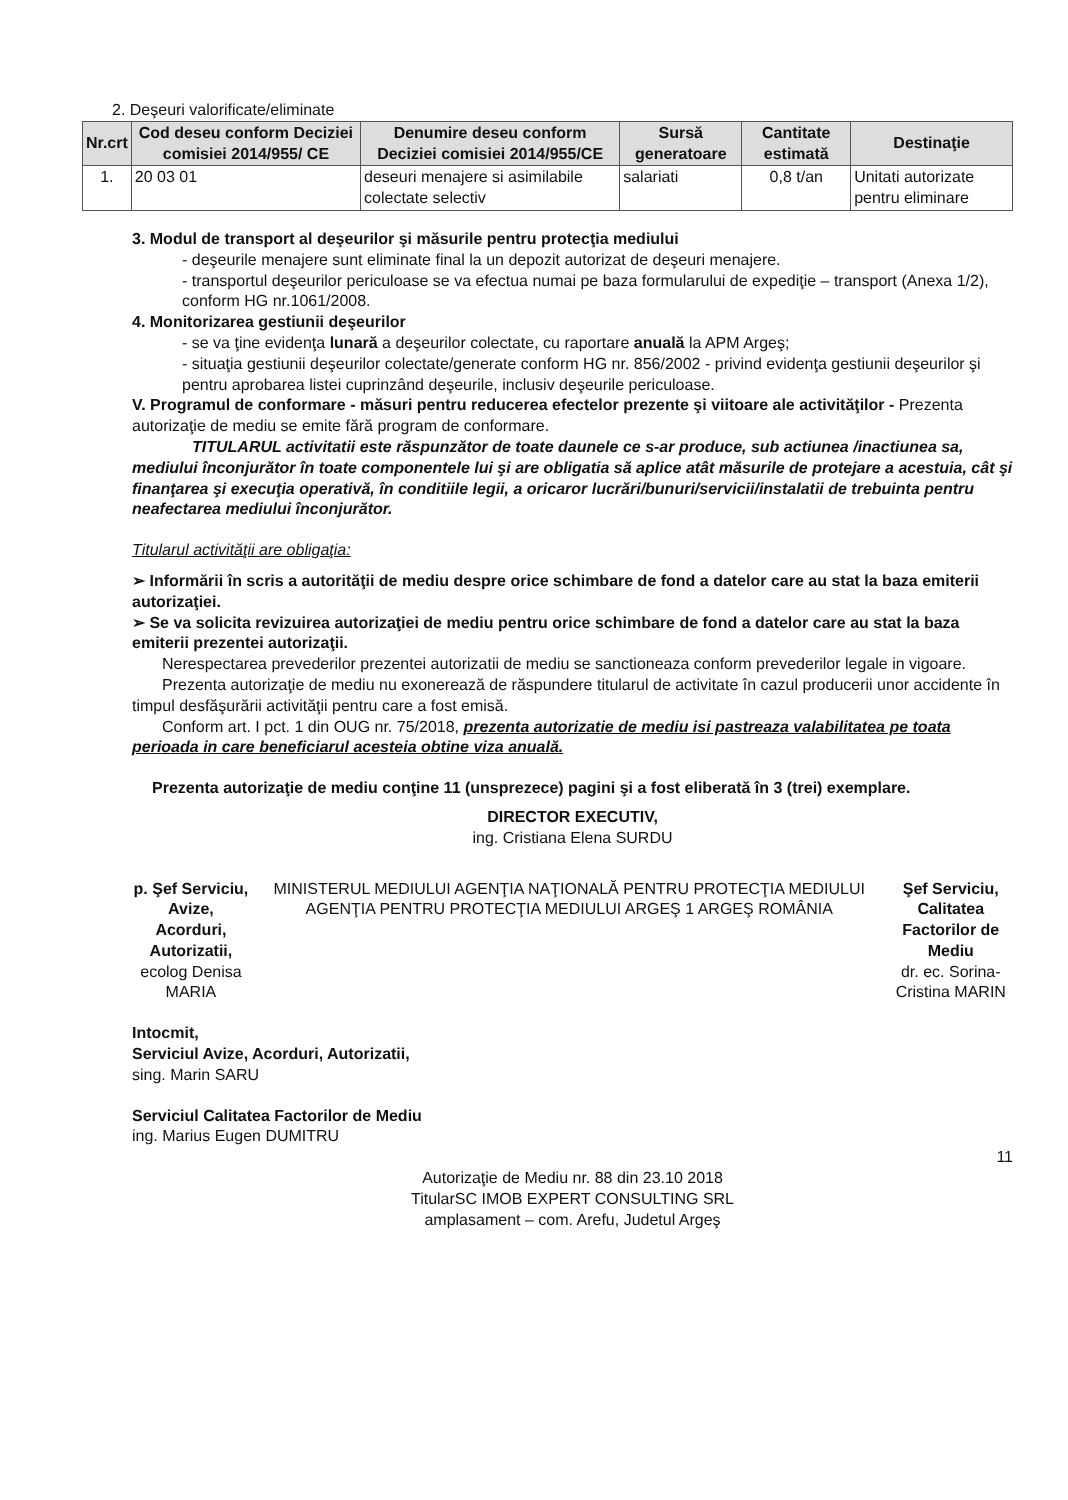2. Deşeuri valorificate/eliminate
| Nr.crt | Cod deseu conform Deciziei comisiei 2014/955/ CE | Denumire deseu conform Deciziei comisiei 2014/955/CE | Sursă generatoare | Cantitate estimată | Destinaţie |
| --- | --- | --- | --- | --- | --- |
| 1. | 20 03 01 | deseuri menajere si asimilabile colectate selectiv | salariati | 0,8 t/an | Unitati autorizate pentru eliminare |
3. Modul de transport al deşeurilor şi măsurile pentru protecţia mediului
- deşeurile menajere sunt eliminate final la un depozit autorizat de deşeuri menajere.
- transportul deşeurilor periculoase se va efectua numai pe baza formularului de expediţie – transport (Anexa 1/2), conform HG nr.1061/2008.
4. Monitorizarea gestiunii deşeurilor
- se va ţine evidenţa lunară a deşeurilor colectate, cu raportare anuală la APM Argeş;
- situaţia gestiunii deşeurilor colectate/generate conform HG nr. 856/2002 - privind evidenţa gestiunii deşeurilor şi pentru aprobarea listei cuprinzând deşeurile, inclusiv deşeurile periculoase.
V. Programul de conformare - măsuri pentru reducerea efectelor prezente şi viitoare ale activităţilor - Prezenta autorizaţie de mediu se emite fără program de conformare.
TITULARUL activitatii este răspunzător de toate daunele ce s-ar produce, sub actiunea /inactiunea sa, mediului înconjurător în toate componentele lui şi are obligatia să aplice atât măsurile de protejare a acestuia, cât şi finanţarea şi execuţia operativă, în conditiile legii, a oricaror lucrări/bunuri/servicii/instalatii de trebuinta pentru neafectarea mediului înconjurător.
Titularul activităţii are obligaţia:
➢ Informării în scris a autorităţii de mediu despre orice schimbare de fond a datelor care au stat la baza emiterii autorizaţiei.
➢ Se va solicita revizuirea autorizaţiei de mediu pentru orice schimbare de fond a datelor care au stat la baza emiterii prezentei autorizaţii.
Nerespectarea prevederilor prezentei autorizatii de mediu se sanctioneaza conform prevederilor legale in vigoare.
Prezenta autorizaţie de mediu nu exonerează de răspundere titularul de activitate în cazul producerii unor accidente în timpul desfăşurării activităţii pentru care a fost emisă.
Conform art. I pct. 1 din OUG nr. 75/2018, prezenta autorizatie de mediu isi pastreaza valabilitatea pe toata perioada in care beneficiarul acesteia obtine viza anuală.
Prezenta autorizaţie de mediu conţine 11 (unsprezece) pagini şi a fost eliberată în 3 (trei) exemplare.
DIRECTOR EXECUTIV,
ing. Cristiana Elena SURDU
p. Şef Serviciu,
Avize, Acorduri, Autorizatii,
ecolog Denisa MARIA
MINISTERUL MEDIULUI AGENŢIA NAŢIONALĂ PENTRU PROTECŢIA MEDIULUI AGENŢIA PENTRU PROTECŢIA MEDIULUI ARGEŞ 1 ARGEŞ ROMÂNIA
Şef Serviciu,
Calitatea Factorilor de Mediu
dr. ec. Sorina-Cristina MARIN
Intocmit,
Serviciul Avize, Acorduri, Autorizatii,
sing. Marin SARU
Serviciul Calitatea Factorilor de Mediu
ing. Marius Eugen DUMITRU
11
Autorizaţie de Mediu nr. 88 din 23.10 2018
TitularSC IMOB EXPERT CONSULTING SRL
amplasament – com. Arefu, Judetul Argeş